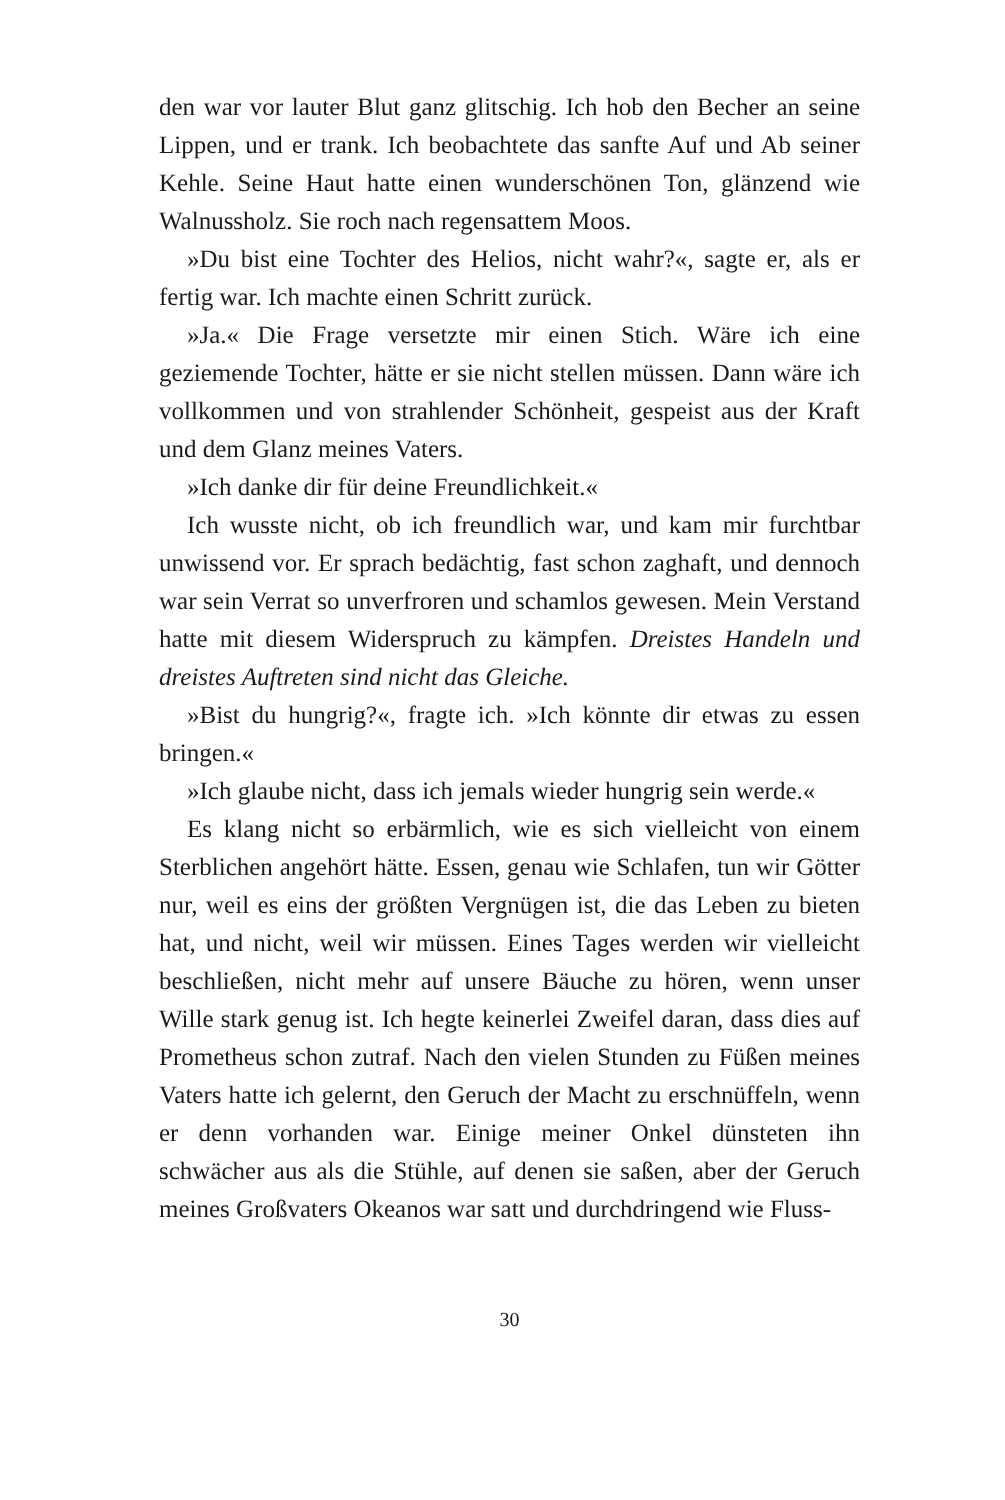den war vor lauter Blut ganz glitschig. Ich hob den Becher an seine Lippen, und er trank. Ich beobachtete das sanfte Auf und Ab seiner Kehle. Seine Haut hatte einen wunderschönen Ton, glänzend wie Walnussholz. Sie roch nach regensattem Moos.
»Du bist eine Tochter des Helios, nicht wahr?«, sagte er, als er fertig war. Ich machte einen Schritt zurück.
»Ja.« Die Frage versetzte mir einen Stich. Wäre ich eine geziemende Tochter, hätte er sie nicht stellen müssen. Dann wäre ich vollkommen und von strahlender Schönheit, gespeist aus der Kraft und dem Glanz meines Vaters.
»Ich danke dir für deine Freundlichkeit.«
Ich wusste nicht, ob ich freundlich war, und kam mir furchtbar unwissend vor. Er sprach bedächtig, fast schon zaghaft, und dennoch war sein Verrat so unverfroren und schamlos gewesen. Mein Verstand hatte mit diesem Widerspruch zu kämpfen. Dreistes Handeln und dreistes Auftreten sind nicht das Gleiche.
»Bist du hungrig?«, fragte ich. »Ich könnte dir etwas zu essen bringen.«
»Ich glaube nicht, dass ich jemals wieder hungrig sein werde.«
Es klang nicht so erbärmlich, wie es sich vielleicht von einem Sterblichen angehört hätte. Essen, genau wie Schlafen, tun wir Götter nur, weil es eins der größten Vergnügen ist, die das Leben zu bieten hat, und nicht, weil wir müssen. Eines Tages werden wir vielleicht beschließen, nicht mehr auf unsere Bäuche zu hören, wenn unser Wille stark genug ist. Ich hegte keinerlei Zweifel daran, dass dies auf Prometheus schon zutraf. Nach den vielen Stunden zu Füßen meines Vaters hatte ich gelernt, den Geruch der Macht zu erschnüffeln, wenn er denn vorhanden war. Einige meiner Onkel dünsteten ihn schwächer aus als die Stühle, auf denen sie saßen, aber der Geruch meines Großvaters Okeanos war satt und durchdringend wie Fluss-
30